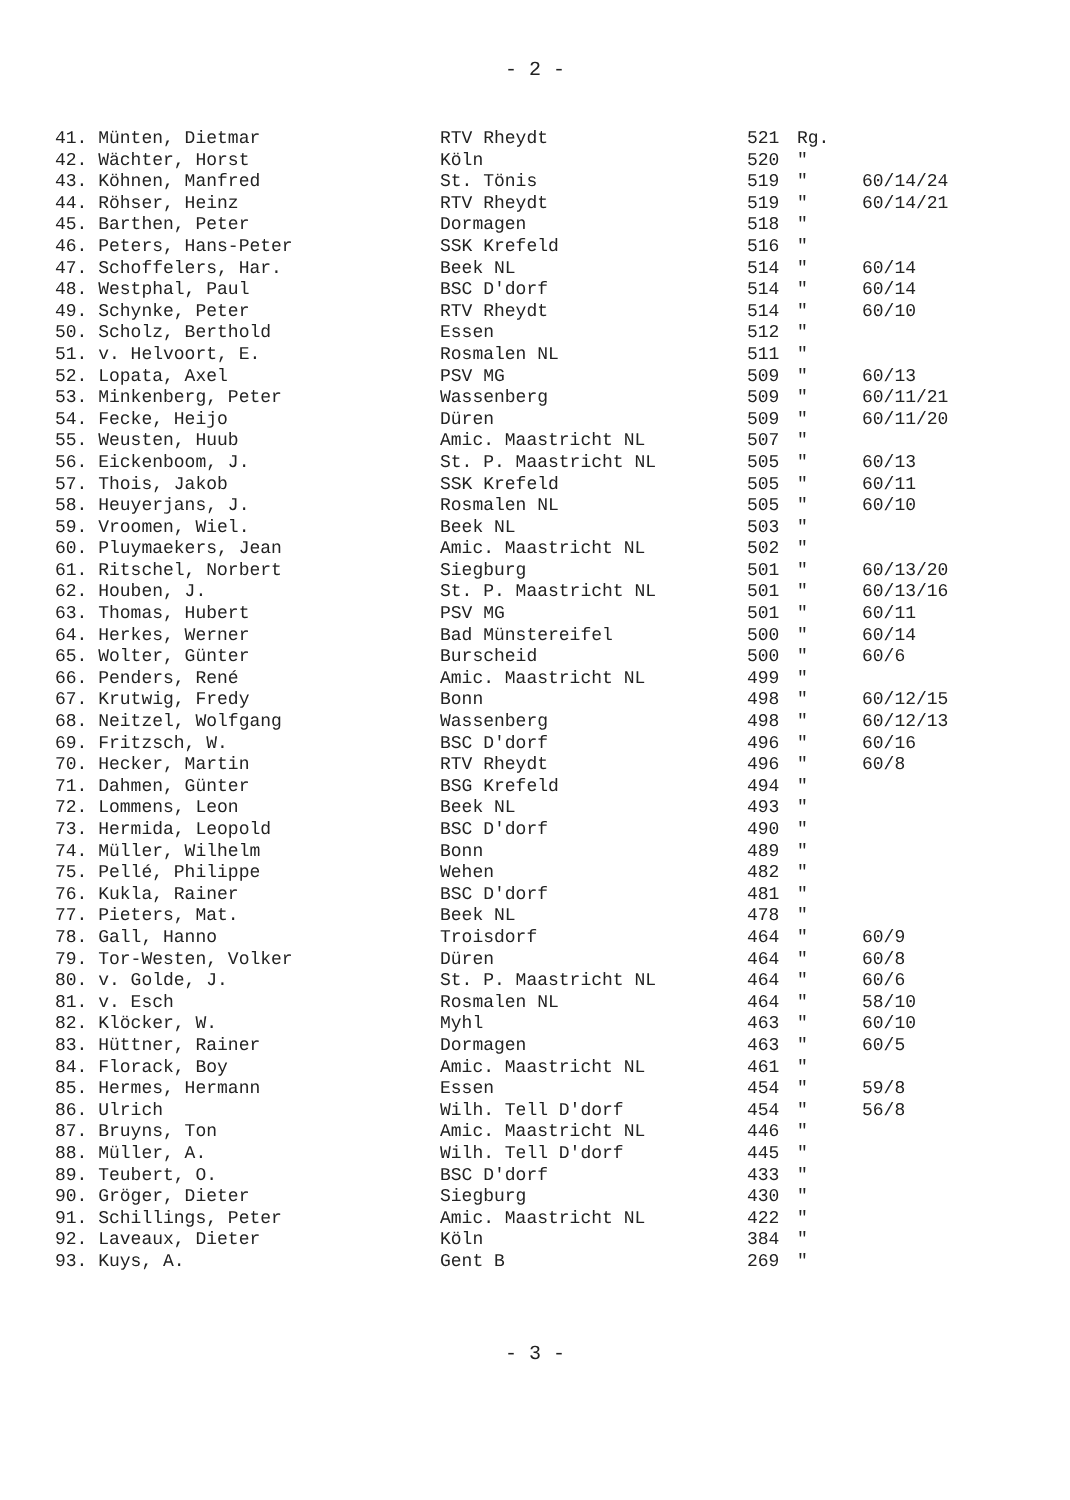- 2 -
| 41. Münten, Dietmar | RTV Rheydt | 521 | Rg. | |
| 42. Wächter, Horst | Köln | 520 | " | |
| 43. Köhnen, Manfred | St. Tönis | 519 | " | 60/14/24 |
| 44. Röhser, Heinz | RTV Rheydt | 519 | " | 60/14/21 |
| 45. Barthen, Peter | Dormagen | 518 | " | |
| 46. Peters, Hans-Peter | SSK Krefeld | 516 | " | |
| 47. Schoffelers, Har. | Beek NL | 514 | " | 60/14 |
| 48. Westphal, Paul | BSC D'dorf | 514 | " | 60/14 |
| 49. Schynke, Peter | RTV Rheydt | 514 | " | 60/10 |
| 50. Scholz, Berthold | Essen | 512 | " | |
| 51. v. Helvoort, E. | Rosmalen NL | 511 | " | |
| 52. Lopata, Axel | PSV MG | 509 | " | 60/13 |
| 53. Minkenberg, Peter | Wassenberg | 509 | " | 60/11/21 |
| 54. Fecke, Heijo | Düren | 509 | " | 60/11/20 |
| 55. Weusten, Huub | Amic. Maastricht NL | 507 | " | |
| 56. Eickenboom, J. | St. P. Maastricht NL | 505 | " | 60/13 |
| 57. Thois, Jakob | SSK Krefeld | 505 | " | 60/11 |
| 58. Heuyerjans, J. | Rosmalen NL | 505 | " | 60/10 |
| 59. Vroomen, Wiel. | Beek NL | 503 | " | |
| 60. Pluymaekers, Jean | Amic. Maastricht NL | 502 | " | |
| 61. Ritschel, Norbert | Siegburg | 501 | " | 60/13/20 |
| 62. Houben, J. | St. P. Maastricht NL | 501 | " | 60/13/16 |
| 63. Thomas, Hubert | PSV MG | 501 | " | 60/11 |
| 64. Herkes, Werner | Bad Münstereifel | 500 | " | 60/14 |
| 65. Wolter, Günter | Burscheid | 500 | " | 60/6 |
| 66. Penders, René | Amic. Maastricht NL | 499 | " | |
| 67. Krutwig, Fredy | Bonn | 498 | " | 60/12/15 |
| 68. Neitzel, Wolfgang | Wassenberg | 498 | " | 60/12/13 |
| 69. Fritzsch, W. | BSC D'dorf | 496 | " | 60/16 |
| 70. Hecker, Martin | RTV Rheydt | 496 | " | 60/8 |
| 71. Dahmen, Günter | BSG Krefeld | 494 | " | |
| 72. Lommens, Leon | Beek NL | 493 | " | |
| 73. Hermida, Leopold | BSC D'dorf | 490 | " | |
| 74. Müller, Wilhelm | Bonn | 489 | " | |
| 75. Pellé, Philippe | Wehen | 482 | " | |
| 76. Kukla, Rainer | BSC D'dorf | 481 | " | |
| 77. Pieters, Mat. | Beek NL | 478 | " | |
| 78. Gall, Hanno | Troisdorf | 464 | " | 60/9 |
| 79. Tor-Westen, Volker | Düren | 464 | " | 60/8 |
| 80. v. Golde, J. | St. P. Maastricht NL | 464 | " | 60/6 |
| 81. v. Esch | Rosmalen NL | 464 | " | 58/10 |
| 82. Klöcker, W. | Myhl | 463 | " | 60/10 |
| 83. Hüttner, Rainer | Dormagen | 463 | " | 60/5 |
| 84. Florack, Boy | Amic. Maastricht NL | 461 | " | |
| 85. Hermes, Hermann | Essen | 454 | " | 59/8 |
| 86. Ulrich | Wilh. Tell D'dorf | 454 | " | 56/8 |
| 87. Bruyns, Ton | Amic. Maastricht NL | 446 | " | |
| 88. Müller, A. | Wilh. Tell D'dorf | 445 | " | |
| 89. Teubert, O. | BSC D'dorf | 433 | " | |
| 90. Gröger, Dieter | Siegburg | 430 | " | |
| 91. Schillings, Peter | Amic. Maastricht NL | 422 | " | |
| 92. Laveaux, Dieter | Köln | 384 | " | |
| 93. Kuys, A. | Gent B | 269 | " | |
- 3 -